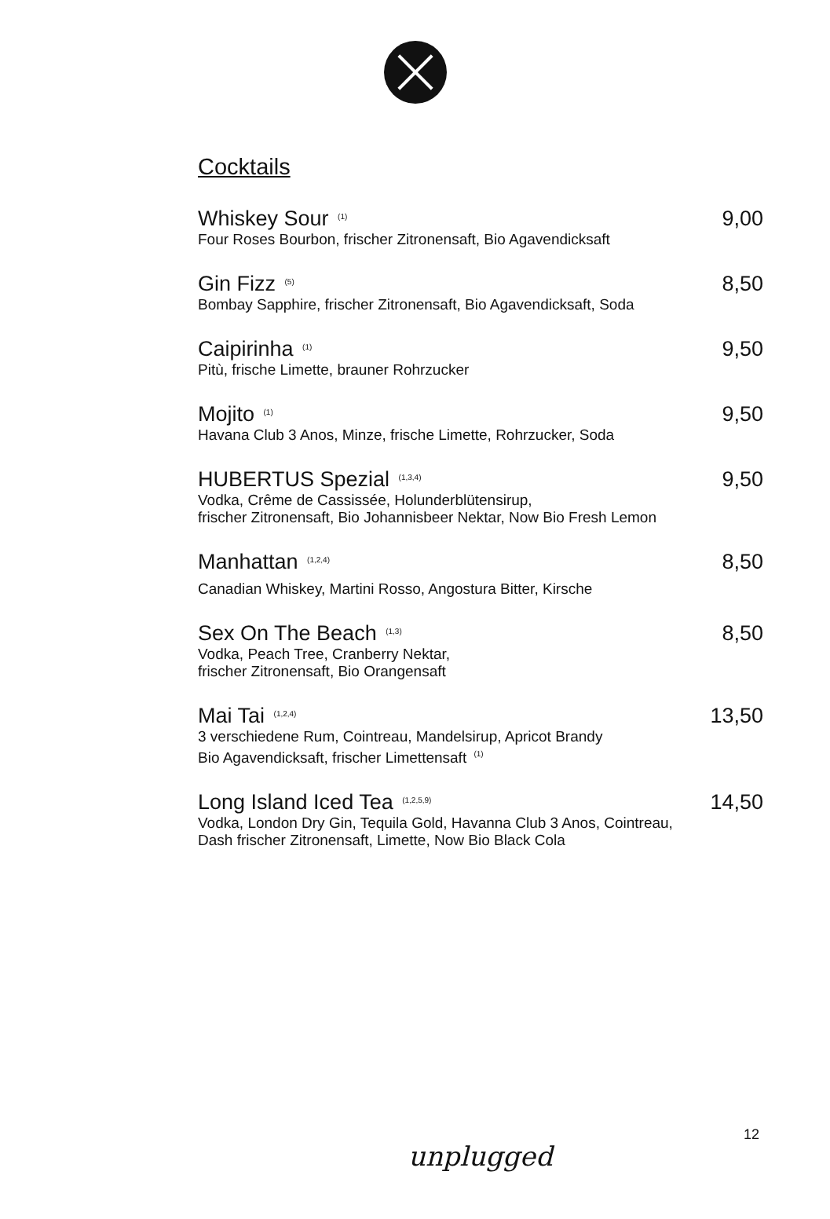Cocktails
Whiskey Sour <sup>(1)</sup> 9,00
Four Roses Bourbon, frischer Zitronensaft, Bio Agavendicksaft
Gin Fizz <sup>(5)</sup> 8,50
Bombay Sapphire, frischer Zitronensaft, Bio Agavendicksaft, Soda
Caipirinha <sup>(1)</sup> 9,50
Pitù, frische Limette, brauner Rohrzucker
Mojito <sup>(1)</sup> 9,50
Havana Club 3 Anos, Minze, frische Limette, Rohrzucker, Soda
HUBERTUS Spezial <sup>(1,3,4)</sup> 9,50
Vodka, Crême de Cassissée, Holunderblütensirup,
frischer Zitronensaft, Bio Johannisbeer Nektar, Now Bio Fresh Lemon
Manhattan <sup>(1,2,4)</sup> 8,50
Canadian Whiskey, Martini Rosso, Angostura Bitter, Kirsche
Sex On The Beach <sup>(1,3)</sup> 8,50
Vodka, Peach Tree, Cranberry Nektar,
frischer Zitronensaft, Bio Orangensaft
Mai Tai <sup>(1,2,4)</sup> 13,50
3 verschiedene Rum, Cointreau, Mandelsirup, Apricot Brandy
Bio Agavendicksaft, frischer Limettensaft <sup>(1)</sup>
Long Island Iced Tea <sup>(1,2,5,9)</sup> 14,50
Vodka, London Dry Gin, Tequila Gold, Havanna Club 3 Anos, Cointreau,
Dash frischer Zitronensaft, Limette, Now Bio Black Cola
12
unplugged